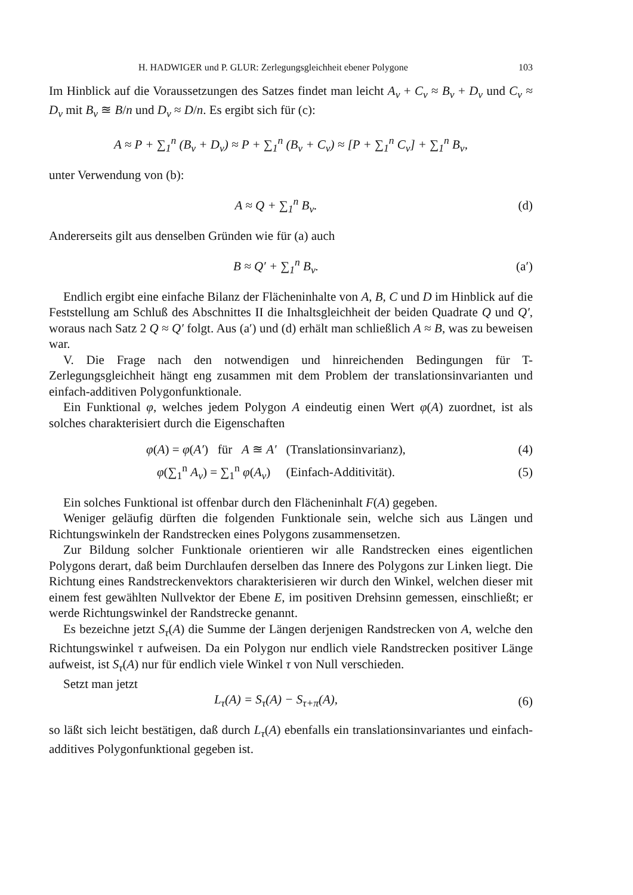H. HADWIGER und P. GLUR: Zerlegungsgleichheit ebener Polygone 103
Im Hinblick auf die Voraussetzungen des Satzes findet man leicht A<sub>ν</sub> + C<sub>ν</sub> ≈ B<sub>ν</sub> + D<sub>ν</sub> und C<sub>ν</sub> ≈ D<sub>ν</sub> mit B<sub>ν</sub> ≊ B/n und D<sub>ν</sub> ≈ D/n. Es ergibt sich für (c):
A ≈ P + ∑<sub>1</sub><sup>n</sup> (B<sub>ν</sub> + D<sub>ν</sub>) ≈ P + ∑<sub>1</sub><sup>n</sup> (B<sub>ν</sub> + C<sub>ν</sub>) ≈ [P + ∑<sub>1</sub><sup>n</sup> C<sub>ν</sub>] + ∑<sub>1</sub><sup>n</sup> B<sub>ν</sub>,
unter Verwendung von (b):
A ≈ Q + ∑<sub>1</sub><sup>n</sup> B<sub>ν</sub>. (d)
Andererseits gilt aus denselben Gründen wie für (a) auch
B ≈ Q′ + ∑<sub>1</sub><sup>n</sup> B<sub>ν</sub>.
(a′)
Endlich ergibt eine einfache Bilanz der Flächeninhalte von A, B, C und D im Hinblick auf die Feststellung am Schluß des Abschnittes II die Inhaltsgleichheit der beiden Quadrate Q und Q′, woraus nach Satz 2 Q ≈ Q′ folgt. Aus (a′) und (d) erhält man schließlich A ≈ B, was zu beweisen war.
V. Die Frage nach den notwendigen und hinreichenden Bedingungen für T-Zerlegungsgleichheit hängt eng zusammen mit dem Problem der translationsinvarianten und einfach-additiven Polygonfunktionale.
Ein Funktional φ, welches jedem Polygon A eindeutig einen Wert φ(A) zuordnet, ist als solches charakterisiert durch die Eigenschaften
φ(A) = φ(A′) für A ≊ A′ (Translationsinvarianz),
(4)
φ(∑<sub>1</sub><sup>n</sup> A<sub>ν</sub>) = ∑<sub>1</sub><sup>n</sup> φ(A<sub>ν</sub>) (Einfach-Additivität).
(5)
Ein solches Funktional ist offenbar durch den Flächeninhalt F(A) gegeben.
Weniger geläufig dürften die folgenden Funktionale sein, welche sich aus Längen und Richtungswinkeln der Randstrecken eines Polygons zusammensetzen.
Zur Bildung solcher Funktionale orientieren wir alle Randstrecken eines eigentlichen Polygons derart, daß beim Durchlaufen derselben das Innere des Polygons zur Linken liegt. Die Richtung eines Randstreckenvektors charakterisieren wir durch den Winkel, welchen dieser mit einem fest gewählten Nullvektor der Ebene E, im positiven Drehsinn gemessen, einschließt; er werde Richtungswinkel der Randstrecke genannt.
Es bezeichne jetzt S<sub>τ</sub>(A) die Summe der Längen derjenigen Randstrecken von A, welche den Richtungswinkel τ aufweisen. Da ein Polygon nur endlich viele Randstrecken positiver Länge aufweist, ist S<sub>τ</sub>(A) nur für endlich viele Winkel τ von Null verschieden.
Setzt man jetzt
L<sub>τ</sub>(A) = S<sub>τ</sub>(A) − S<sub>τ+π</sub>(A), (6)
so läßt sich leicht bestätigen, daß durch L<sub>τ</sub>(A) ebenfalls ein translationsinvariantes und einfach-additives Polygonfunktional gegeben ist.